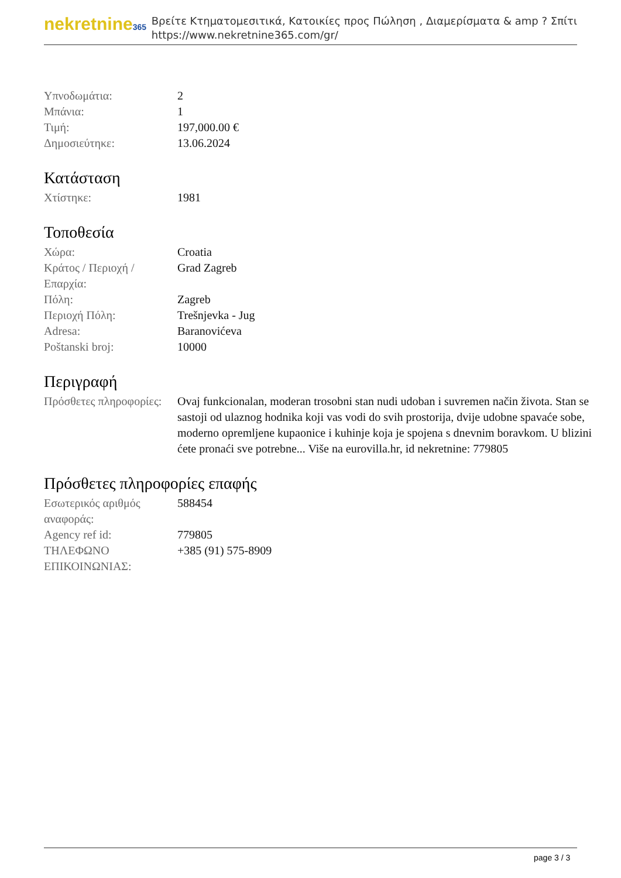nekretnine365
Βρείτε Κτηματομεσιτικά, Κατοικίες προς Πώληση , Διαμερίσματα & amp ? Σπίτι
https://www.nekretnine365.com/gr/
| Υπνοδωμάτια: | 2 |
| Μπάνια: | 1 |
| Τιμή: | 197,000.00 € |
| Δημοσιεύτηκε: | 13.06.2024 |
Κατάσταση
| Χτίστηκε: | 1981 |
Τοποθεσία
| Χώρα: | Croatia |
| Κράτος / Περιοχή / Επαρχία: | Grad Zagreb |
| Πόλη: | Zagreb |
| Περιοχή Πόλη: | Trešnjevka - Jug |
| Adresa: | Baranovićeva |
| Poštanski broj: | 10000 |
Περιγραφή
| Πρόσθετες πληροφορίες: | Ovaj funkcionalan, moderan trosobni stan nudi udoban i suvremen način života. Stan se sastoji od ulaznog hodnika koji vas vodi do svih prostorija, dvije udobne spavaće sobe, moderno opremljene kupaonice i kuhinje koja je spojena s dnevnim boravkom. U blizini ćete pronaći sve potrebne... Više na eurovilla.hr, id nekretnine: 779805 |
Πρόσθετες πληροφορίες επαφής
| Εσωτερικός αριθμός αναφοράς: | 588454 |
| Agency ref id: | 779805 |
| ΤΗΛΕΦΩΝΟ ΕΠΙΚΟΙΝΩΝΙΑΣ: | +385 (91) 575-8909 |
page 3 / 3